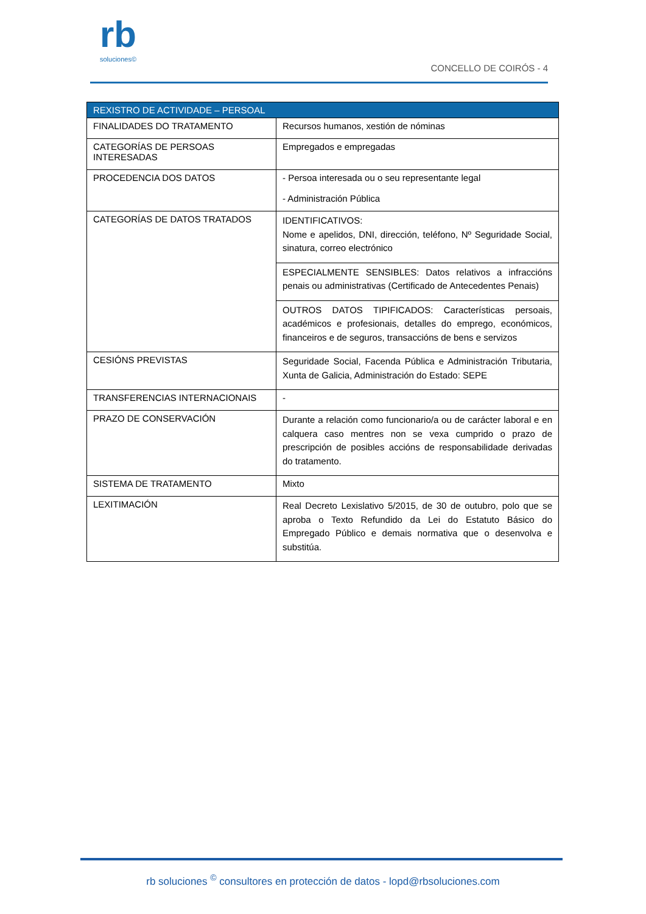rb
soluciones©
CONCELLO DE COIRÓS - 4
| REXISTRO DE ACTIVIDADE – PERSOAL | |
| --- | --- |
| FINALIDADES DO TRATAMENTO | Recursos humanos, xestión de nóminas |
| CATEGORÍAS DE PERSOAS INTERESADAS | Empregados e empregadas |
| PROCEDENCIA DOS DATOS | - Persoa interesada ou o seu representante legal - Administración Pública |
| CATEGORÍAS DE DATOS TRATADOS | IDENTIFICATIVOS: Nome e apelidos, DNI, dirección, teléfono, Nº Seguridade Social, sinatura, correo electrónico |
| | ESPECIALMENTE SENSIBLES: Datos relativos a infraccións penais ou administrativas (Certificado de Antecedentes Penais) |
| | OUTROS DATOS TIPIFICADOS: Características persoais, académicos e profesionais, detalles do emprego, económicos, financeiros e de seguros, transaccións de bens e servizos |
| CESIÓNS PREVISTAS | Seguridade Social, Facenda Pública e Administración Tributaria, Xunta de Galicia, Administración do Estado: SEPE |
| TRANSFERENCIAS INTERNACIONAIS | - |
| PRAZO DE CONSERVACIÓN | Durante a relación como funcionario/a ou de carácter laboral e en calquera caso mentres non se vexa cumprido o prazo de prescripción de posibles accións de responsabilidade derivadas do tratamento. |
| SISTEMA DE TRATAMENTO | Mixto |
| LEXITIMACIÓN | Real Decreto Lexislativo 5/2015, de 30 de outubro, polo que se aproba o Texto Refundido da Lei do Estatuto Básico do Empregado Público e demais normativa que o desenvolva e substitúa. |
rb soluciones <sup>©</sup> consultores en protección de datos - lopd@rbsoluciones.com